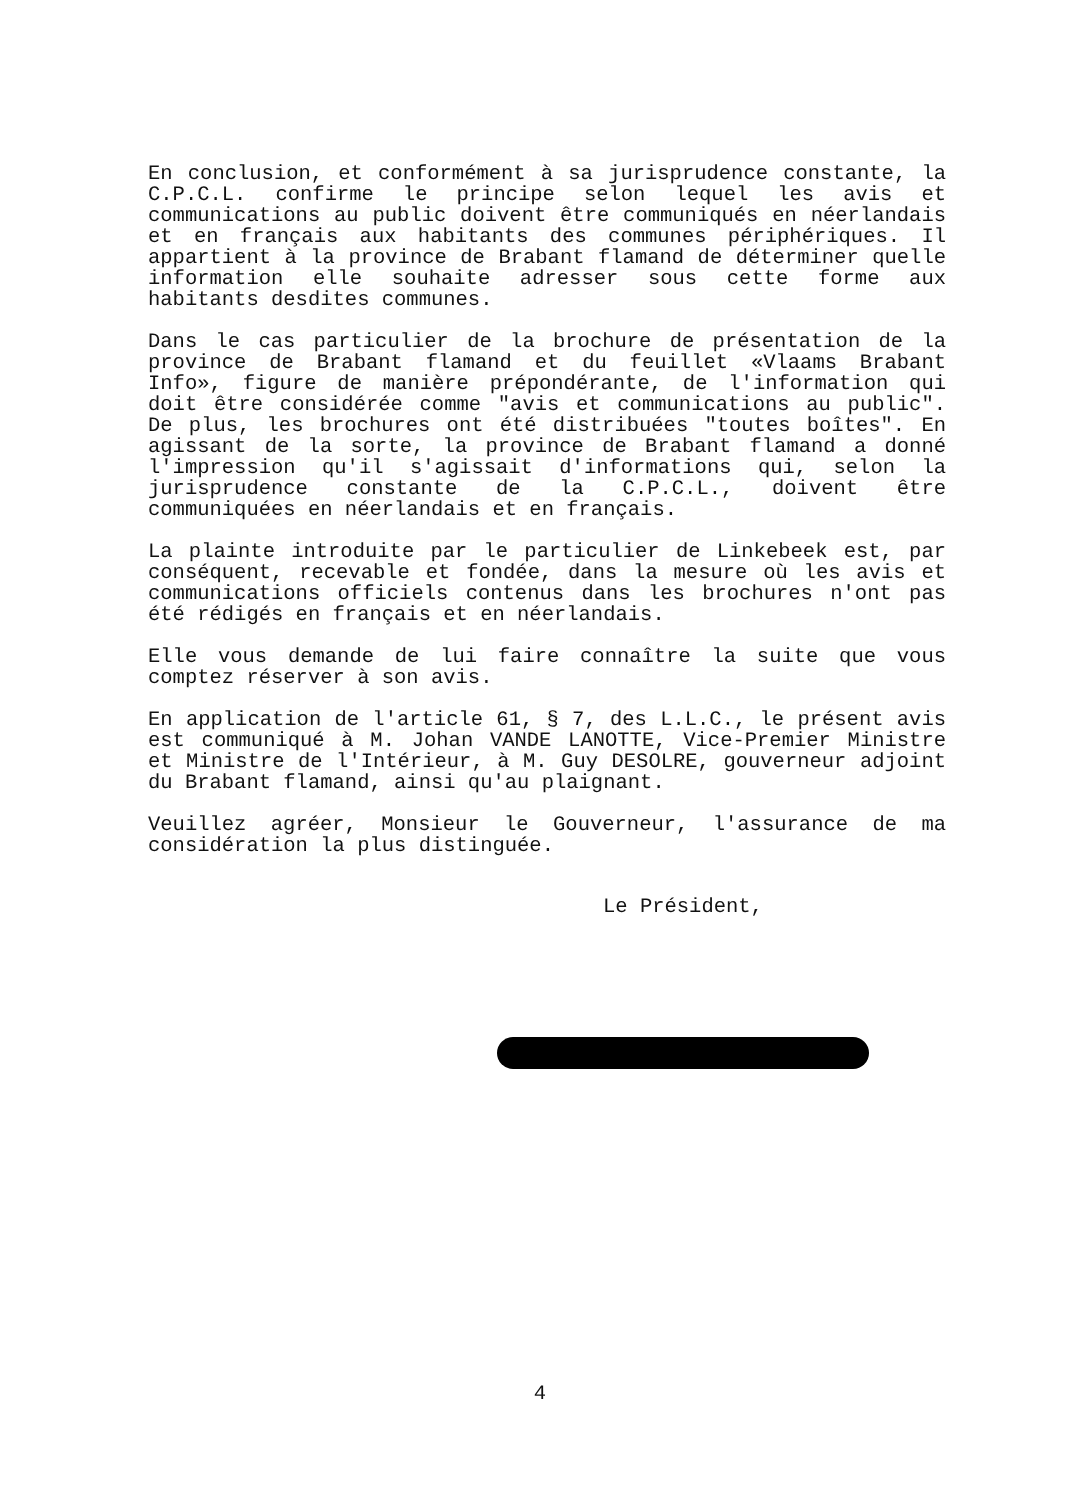En conclusion, et conformément à sa jurisprudence constante, la C.P.C.L. confirme le principe selon lequel les avis et communications au public doivent être communiqués en néerlandais et en français aux habitants des communes périphériques. Il appartient à la province de Brabant flamand de déterminer quelle information elle souhaite adresser sous cette forme aux habitants desdites communes.
Dans le cas particulier de la brochure de présentation de la province de Brabant flamand et du feuillet «Vlaams Brabant Info», figure de manière prépondérante, de l'information qui doit être considérée comme "avis et communications au public". De plus, les brochures ont été distribuées "toutes boîtes". En agissant de la sorte, la province de Brabant flamand a donné l'impression qu'il s'agissait d'informations qui, selon la jurisprudence constante de la C.P.C.L., doivent être communiquées en néerlandais et en français.
La plainte introduite par le particulier de Linkebeek est, par conséquent, recevable et fondée, dans la mesure où les avis et communications officiels contenus dans les brochures n'ont pas été rédigés en français et en néerlandais.
Elle vous demande de lui faire connaître la suite que vous comptez réserver à son avis.
En application de l'article 61, § 7, des L.L.C., le présent avis est communiqué à M. Johan VANDE LANOTTE, Vice-Premier Ministre et Ministre de l'Intérieur, à M. Guy DESOLRE, gouverneur adjoint du Brabant flamand, ainsi qu'au plaignant.
Veuillez agréer, Monsieur le Gouverneur, l'assurance de ma considération la plus distinguée.
Le Président,
4